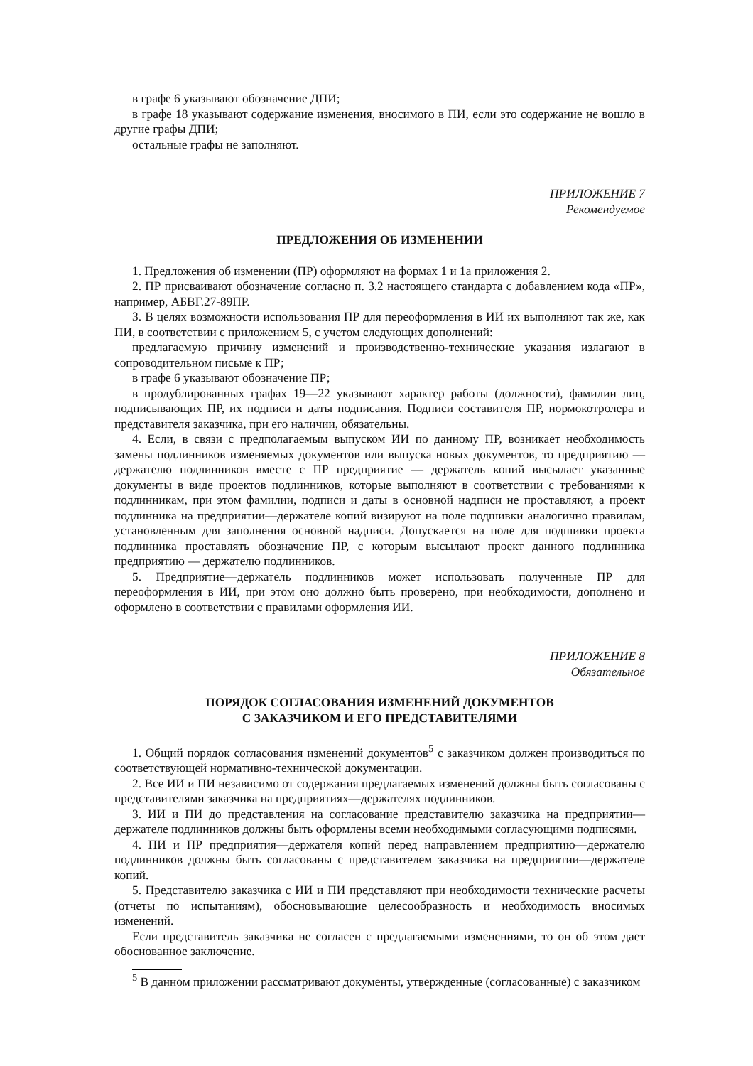в графе 6 указывают обозначение ДПИ;
в графе 18 указывают содержание изменения, вносимого в ПИ, если это содержание не вошло в другие графы ДПИ;
остальные графы не заполняют.
ПРИЛОЖЕНИЕ 7
Рекомендуемое
ПРЕДЛОЖЕНИЯ ОБ ИЗМЕНЕНИИ
1. Предложения об изменении (ПР) оформляют на формах 1 и 1а приложения 2.
2. ПР присваивают обозначение согласно п. 3.2 настоящего стандарта с добавлением кода «ПР», например, АБВГ.27-89ПР.
3. В целях возможности использования ПР для переоформления в ИИ их выполняют так же, как ПИ, в соответствии с приложением 5, с учетом следующих дополнений:
предлагаемую причину изменений и производственно-технические указания излагают в сопроводительном письме к ПР;
в графе 6 указывают обозначение ПР;
в продублированных графах 19—22 указывают характер работы (должности), фамилии лиц, подписывающих ПР, их подписи и даты подписания. Подписи составителя ПР, нормокотролера и представителя заказчика, при его наличии, обязательны.
4. Если, в связи с предполагаемым выпуском ИИ по данному ПР, возникает необходимость замены подлинников изменяемых документов или выпуска новых документов, то предприятию — держателю подлинников вместе с ПР предприятие — держатель копий высылает указанные документы в виде проектов подлинников, которые выполняют в соответствии с требованиями к подлинникам, при этом фамилии, подписи и даты в основной надписи не проставляют, а проект подлинника на предприятии—держателе копий визируют на поле подшивки аналогично правилам, установленным для заполнения основной надписи. Допускается на поле для подшивки проекта подлинника проставлять обозначение ПР, с которым высылают проект данного подлинника предприятию — держателю подлинников.
5. Предприятие—держатель подлинников может использовать полученные ПР для переоформления в ИИ, при этом оно должно быть проверено, при необходимости, дополнено и оформлено в соответствии с правилами оформления ИИ.
ПРИЛОЖЕНИЕ 8
Обязательное
ПОРЯДОК СОГЛАСОВАНИЯ ИЗМЕНЕНИЙ ДОКУМЕНТОВ
С ЗАКАЗЧИКОМ И ЕГО ПРЕДСТАВИТЕЛЯМИ
1. Общий порядок согласования изменений документов<sup>5</sup> с заказчиком должен производиться по соответствующей нормативно-технической документации.
2. Все ИИ и ПИ независимо от содержания предлагаемых изменений должны быть согласованы с представителями заказчика на предприятиях—держателях подлинников.
3. ИИ и ПИ до представления на согласование представителю заказчика на предприятии—держателе подлинников должны быть оформлены всеми необходимыми согласующими подписями.
4. ПИ и ПР предприятия—держателя копий перед направлением предприятию—держателю подлинников должны быть согласованы с представителем заказчика на предприятии—держателе копий.
5. Представителю заказчика с ИИ и ПИ представляют при необходимости технические расчеты (отчеты по испытаниям), обосновывающие целесообразность и необходимость вносимых изменений.
Если представитель заказчика не согласен с предлагаемыми изменениями, то он об этом дает обоснованное заключение.
<sup>5</sup> В данном приложении рассматривают документы, утвержденные (согласованные) с заказчиком